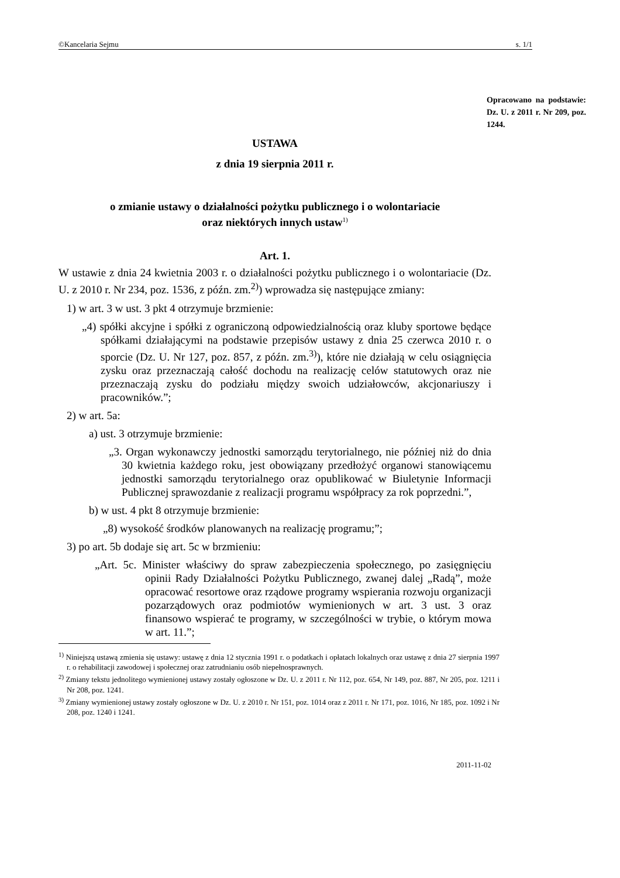©Kancelaria Sejmu s. 1/1
Opracowano na podstawie: Dz. U. z 2011 r. Nr 209, poz. 1244.
USTAWA
z dnia 19 sierpnia 2011 r.
o zmianie ustawy o działalności pożytku publicznego i o wolontariacie
oraz niektórych innych ustaw<sup>1)</sup>
Art. 1.
W ustawie z dnia 24 kwietnia 2003 r. o działalności pożytku publicznego i o wolontariacie (Dz. U. z 2010 r. Nr 234, poz. 1536, z późn. zm.<sup>2)</sup>) wprowadza się następujące zmiany:
1) w art. 3 w ust. 3 pkt 4 otrzymuje brzmienie:
„4) spółki akcyjne i spółki z ograniczoną odpowiedzialnością oraz kluby sportowe będące spółkami działającymi na podstawie przepisów ustawy z dnia 25 czerwca 2010 r. o sporcie (Dz. U. Nr 127, poz. 857, z późn. zm.<sup>3)</sup>), które nie działają w celu osiągnięcia zysku oraz przeznaczają całość dochodu na realizację celów statutowych oraz nie przeznaczają zysku do podziału między swoich udziałowców, akcjonariuszy i pracowników.”;
2) w art. 5a:
a) ust. 3 otrzymuje brzmienie:
„3. Organ wykonawczy jednostki samorządu terytorialnego, nie później niż do dnia 30 kwietnia każdego roku, jest obowiązany przedłożyć organowi stanowiącemu jednostki samorządu terytorialnego oraz opublikować w Biuletynie Informacji Publicznej sprawozdanie z realizacji programu współpracy za rok poprzedni.”,
b) w ust. 4 pkt 8 otrzymuje brzmienie:
„8) wysokość środków planowanych na realizację programu;”;
3) po art. 5b dodaje się art. 5c w brzmieniu:
„Art. 5c. Minister właściwy do spraw zabezpieczenia społecznego, po zasięgnięciu opinii Rady Działalności Pożytku Publicznego, zwanej dalej „Radą”, może opracować resortowe oraz rządowe programy wspierania rozwoju organizacji pozarządowych oraz podmiotów wymienionych w art. 3 ust. 3 oraz finansowo wspierać te programy, w szczególności w trybie, o którym mowa w art. 11.”;
<sup>1)</sup> Niniejszą ustawą zmienia się ustawy: ustawę z dnia 12 stycznia 1991 r. o podatkach i opłatach lokalnych oraz ustawę z dnia 27 sierpnia 1997 r. o rehabilitacji zawodowej i społecznej oraz zatrudnianiu osób niepełnosprawnych.
<sup>2)</sup> Zmiany tekstu jednolitego wymienionej ustawy zostały ogłoszone w Dz. U. z 2011 r. Nr 112, poz. 654, Nr 149, poz. 887, Nr 205, poz. 1211 i Nr 208, poz. 1241.
<sup>3)</sup> Zmiany wymienionej ustawy zostały ogłoszone w Dz. U. z 2010 r. Nr 151, poz. 1014 oraz z 2011 r. Nr 171, poz. 1016, Nr 185, poz. 1092 i Nr 208, poz. 1240 i 1241.
2011-11-02